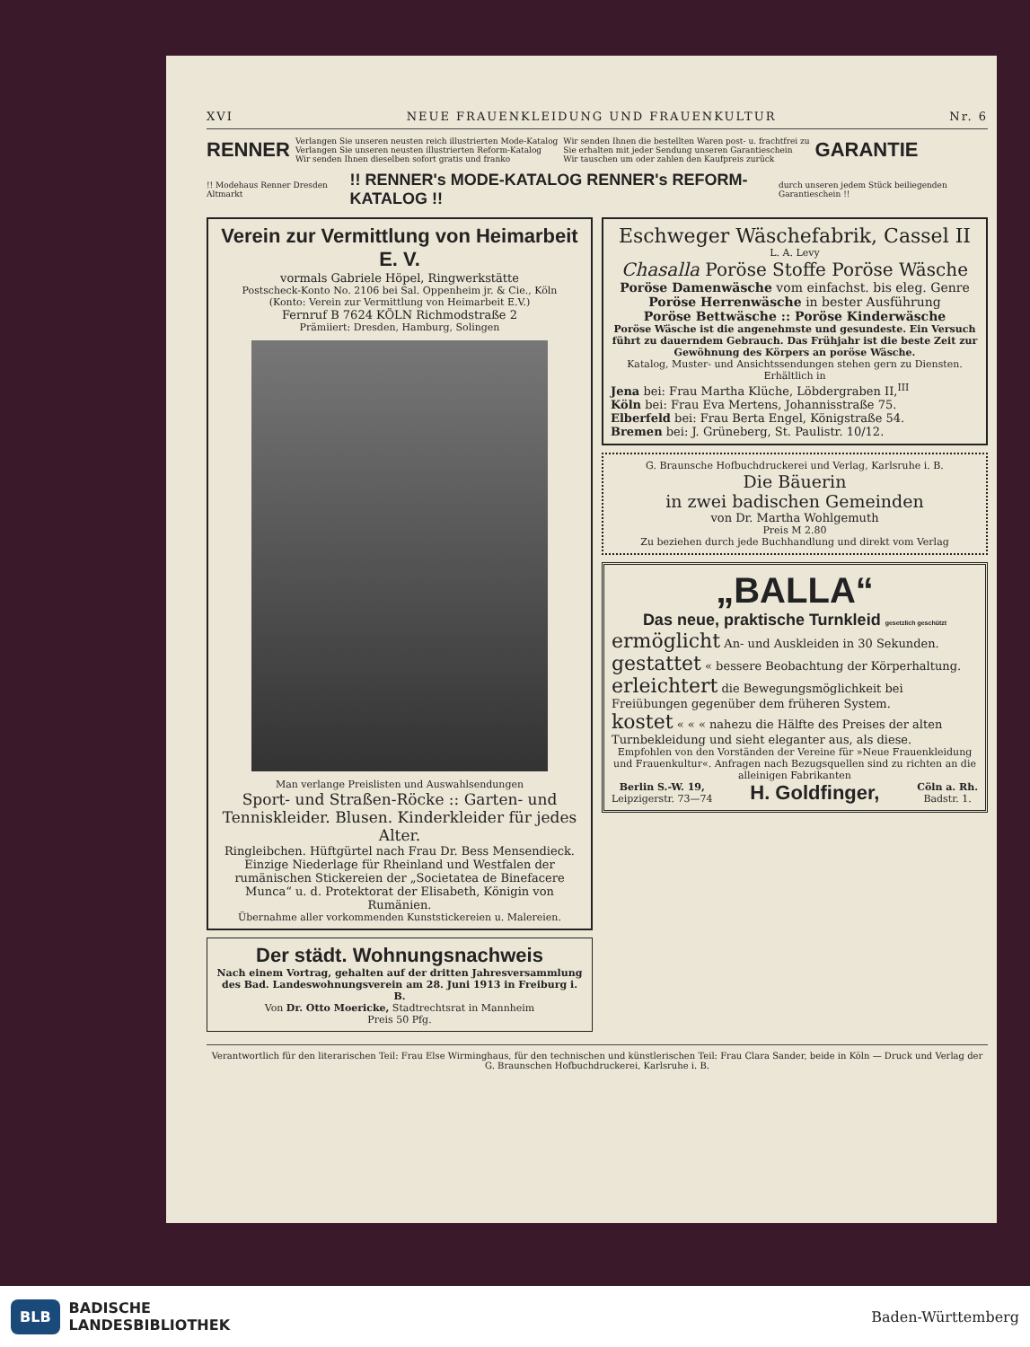XVI NEUE FRAUENKLEIDUNG UND FRAUENKULTUR Nr. 6
RENNER Verlangen Sie unseren neusten reich illustrierten Mode-Katalog
Verlangen Sie unseren neusten illustrierten Reform-Katalog
Wir senden Ihnen dieselben sofort gratis und franko Wir senden Ihnen die bestellten Waren post- u. frachtfrei zu
Sie erhalten mit jeder Sendung unseren Garantieschein
Wir tauschen um oder zahlen den Kaufpreis zurück GARANTIE
!! Modehaus Renner Dresden Altmarkt!! RENNER's MODE-KATALOG RENNER's REFORM-KATALOG !! durch unseren jedem Stück beiliegenden Garantieschein !!
Verein zur Vermittlung von Heimarbeit E. V.
vormals Gabriele Höpel, Ringwerkstätte
Postscheck-Konto No. 2106 bei Sal. Oppenheim jr. & Cie., Köln
(Konto: Verein zur Vermittlung von Heimarbeit E.V.)
Fernruf B 7624 KÖLN Richmodstraße 2
Prämiiert: Dresden, Hamburg, Solingen
Man verlange Preislisten und Auswahlsendungen
Sport- und Straßen-Röcke :: Garten- und Tenniskleider. Blusen. Kinderkleider für jedes Alter.
Ringleibchen. Hüftgürtel nach Frau Dr. Bess Mensendieck. Einzige Niederlage für Rheinland und Westfalen der rumänischen Stickereien der „Societatea de Binefacere Munca“ u. d. Protektorat der Elisabeth, Königin von Rumänien.
Übernahme aller vorkommenden Kunststickereien u. Malereien.
Der städt. Wohnungsnachweis
Nach einem Vortrag, gehalten auf der dritten Jahresversammlung des Bad. Landeswohnungsverein am 28. Juni 1913 in Freiburg i. B.
Von Dr. Otto Moericke, Stadtrechtsrat in Mannheim
Preis 50 Pfg.
Eschweger Wäschefabrik, Cassel II
L. A. Levy
Chasalla Poröse Stoffe Poröse Wäsche
Poröse Damenwäsche vom einfachst. bis eleg. Genre
Poröse Herrenwäsche in bester Ausführung
Poröse Bettwäsche :: Poröse Kinderwäsche
Poröse Wäsche ist die angenehmste und gesundeste. Ein Versuch führt zu dauerndem Gebrauch. Das Frühjahr ist die beste Zeit zur Gewöhnung des Körpers an poröse Wäsche.
Katalog, Muster- und Ansichtssendungen stehen gern zu Diensten. Erhältlich in
Jena bei: Frau Martha Klüche, Löbdergraben II,<sup>III</sup>
Köln bei: Frau Eva Mertens, Johannisstraße 75.
Elberfeld bei: Frau Berta Engel, Königstraße 54.
Bremen bei: J. Grüneberg, St. Paulistr. 10/12.
G. Braunsche Hofbuchdruckerei und Verlag, Karlsruhe i. B.
Die Bäuerin
in zwei badischen Gemeinden
von Dr. Martha Wohlgemuth
Preis M 2.80
Zu beziehen durch jede Buchhandlung und direkt vom Verlag
„BALLA“
Das neue, praktische Turnkleid gesetzlich geschützt
ermöglicht An- und Auskleiden in 30 Sekunden.
gestattet « bessere Beobachtung der Körperhaltung.
erleichtert die Bewegungsmöglichkeit bei Freiübungen gegenüber dem früheren System.
kostet « « « nahezu die Hälfte des Preises der alten Turnbekleidung und sieht eleganter aus, als diese.
Empfohlen von den Vorständen der Vereine für »Neue Frauenkleidung und Frauenkultur«. Anfragen nach Bezugsquellen sind zu richten an die alleinigen Fabrikanten
Berlin S.-W. 19,
Leipzigerstr. 73—74 H. Goldfinger, Cöln a. Rh.
Badstr. 1.
Verantwortlich für den literarischen Teil: Frau Else Wirminghaus, für den technischen und künstlerischen Teil: Frau Clara Sander, beide in Köln — Druck und Verlag der G. Braunschen Hofbuchdruckerei, Karlsruhe i. B.
BLB BADISCHE
LANDESBIBLIOTHEK
Baden-Württemberg